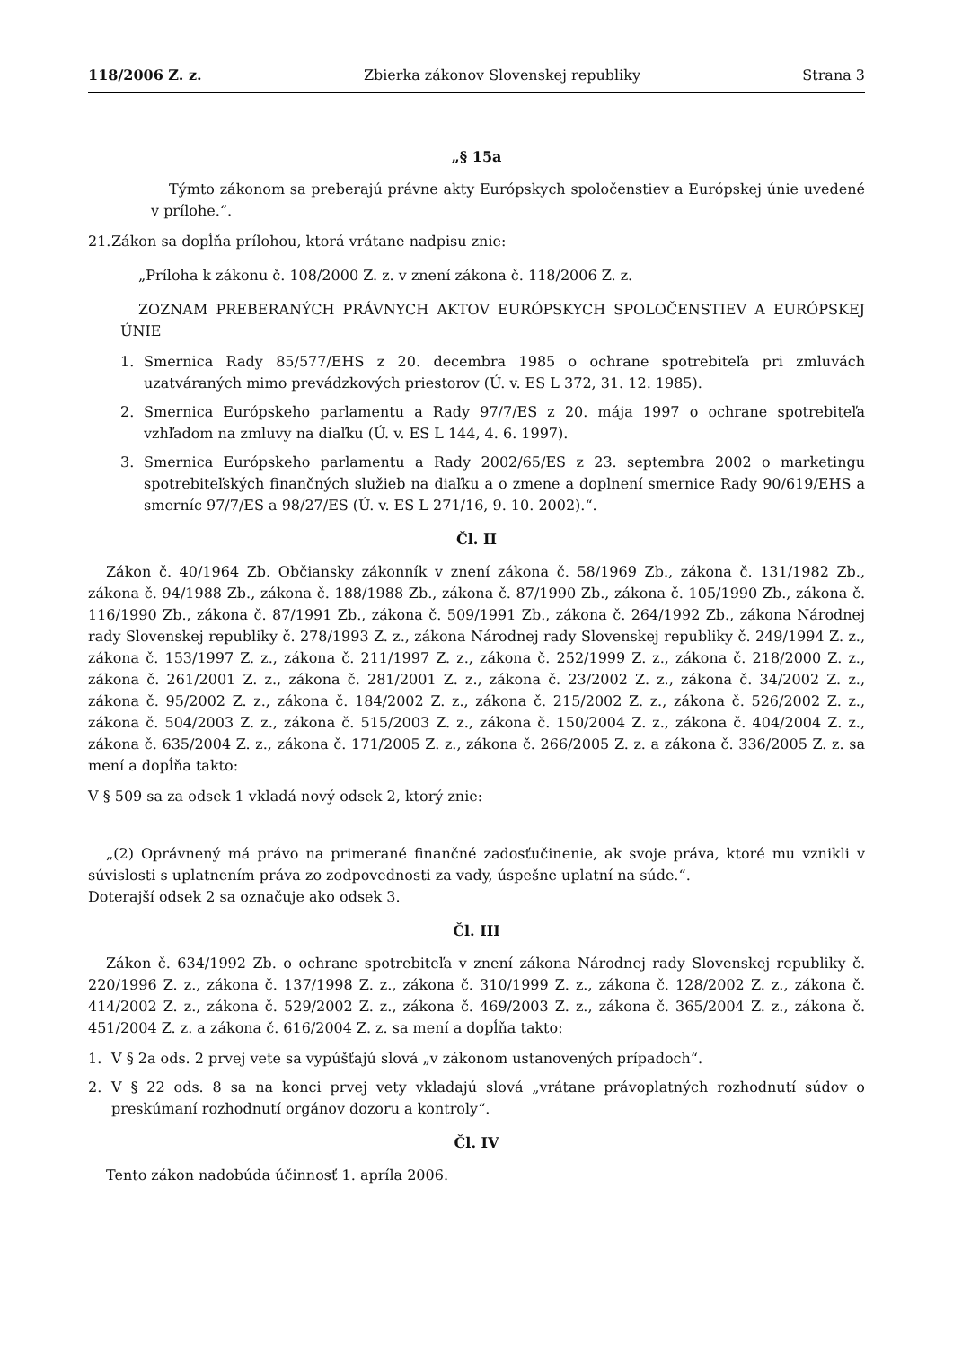118/2006 Z. z. Zbierka zákonov Slovenskej republiky Strana 3
„§ 15a
Týmto zákonom sa preberajú právne akty Európskych spoločenstiev a Európskej únie uvedené v prílohe.“.
21. Zákon sa dopĺňa prílohou, ktorá vrátane nadpisu znie:
„Príloha k zákonu č. 108/2000 Z. z. v znení zákona č. 118/2006 Z. z.
ZOZNAM PREBERANÝCH PRÁVNYCH AKTOV EURÓPSKYCH SPOLOČENSTIEV A EURÓPSKEJ ÚNIE
1. Smernica Rady 85/577/EHS z 20. decembra 1985 o ochrane spotrebiteľa pri zmluvách uzatváraných mimo prevádzkových priestorov (Ú. v. ES L 372, 31. 12. 1985).
2. Smernica Európskeho parlamentu a Rady 97/7/ES z 20. mája 1997 o ochrane spotrebiteľa vzhľadom na zmluvy na diaľku (Ú. v. ES L 144, 4. 6. 1997).
3. Smernica Európskeho parlamentu a Rady 2002/65/ES z 23. septembra 2002 o marketingu spotrebiteľských finančných služieb na diaľku a o zmene a doplnení smernice Rady 90/619/EHS a smerníc 97/7/ES a 98/27/ES (Ú. v. ES L 271/16, 9. 10. 2002).“.
Čl. II
Zákon č. 40/1964 Zb. Občiansky zákonník v znení zákona č. 58/1969 Zb., zákona č. 131/1982 Zb., zákona č. 94/1988 Zb., zákona č. 188/1988 Zb., zákona č. 87/1990 Zb., zákona č. 105/1990 Zb., zákona č. 116/1990 Zb., zákona č. 87/1991 Zb., zákona č. 509/1991 Zb., zákona č. 264/1992 Zb., zákona Národnej rady Slovenskej republiky č. 278/1993 Z. z., zákona Národnej rady Slovenskej republiky č. 249/1994 Z. z., zákona č. 153/1997 Z. z., zákona č. 211/1997 Z. z., zákona č. 252/1999 Z. z., zákona č. 218/2000 Z. z., zákona č. 261/2001 Z. z., zákona č. 281/2001 Z. z., zákona č. 23/2002 Z. z., zákona č. 34/2002 Z. z., zákona č. 95/2002 Z. z., zákona č. 184/2002 Z. z., zákona č. 215/2002 Z. z., zákona č. 526/2002 Z. z., zákona č. 504/2003 Z. z., zákona č. 515/2003 Z. z., zákona č. 150/2004 Z. z., zákona č. 404/2004 Z. z., zákona č. 635/2004 Z. z., zákona č. 171/2005 Z. z., zákona č. 266/2005 Z. z. a zákona č. 336/2005 Z. z. sa mení a dopĺňa takto:
V § 509 sa za odsek 1 vkladá nový odsek 2, ktorý znie:
„(2) Oprávnený má právo na primerané finančné zadosťučinenie, ak svoje práva, ktoré mu vznikli v súvislosti s uplatnením práva zo zodpovednosti za vady, úspešne uplatní na súde.“.
Doterajší odsek 2 sa označuje ako odsek 3.
Čl. III
Zákon č. 634/1992 Zb. o ochrane spotrebiteľa v znení zákona Národnej rady Slovenskej republiky č. 220/1996 Z. z., zákona č. 137/1998 Z. z., zákona č. 310/1999 Z. z., zákona č. 128/2002 Z. z., zákona č. 414/2002 Z. z., zákona č. 529/2002 Z. z., zákona č. 469/2003 Z. z., zákona č. 365/2004 Z. z., zákona č. 451/2004 Z. z. a zákona č. 616/2004 Z. z. sa mení a dopĺňa takto:
1. V § 2a ods. 2 prvej vete sa vypúšťajú slová „v zákonom ustanovených prípadoch“.
2. V § 22 ods. 8 sa na konci prvej vety vkladajú slová „vrátane právoplatných rozhodnutí súdov o preskúmaní rozhodnutí orgánov dozoru a kontroly“.
Čl. IV
Tento zákon nadobúda účinnosť 1. apríla 2006.